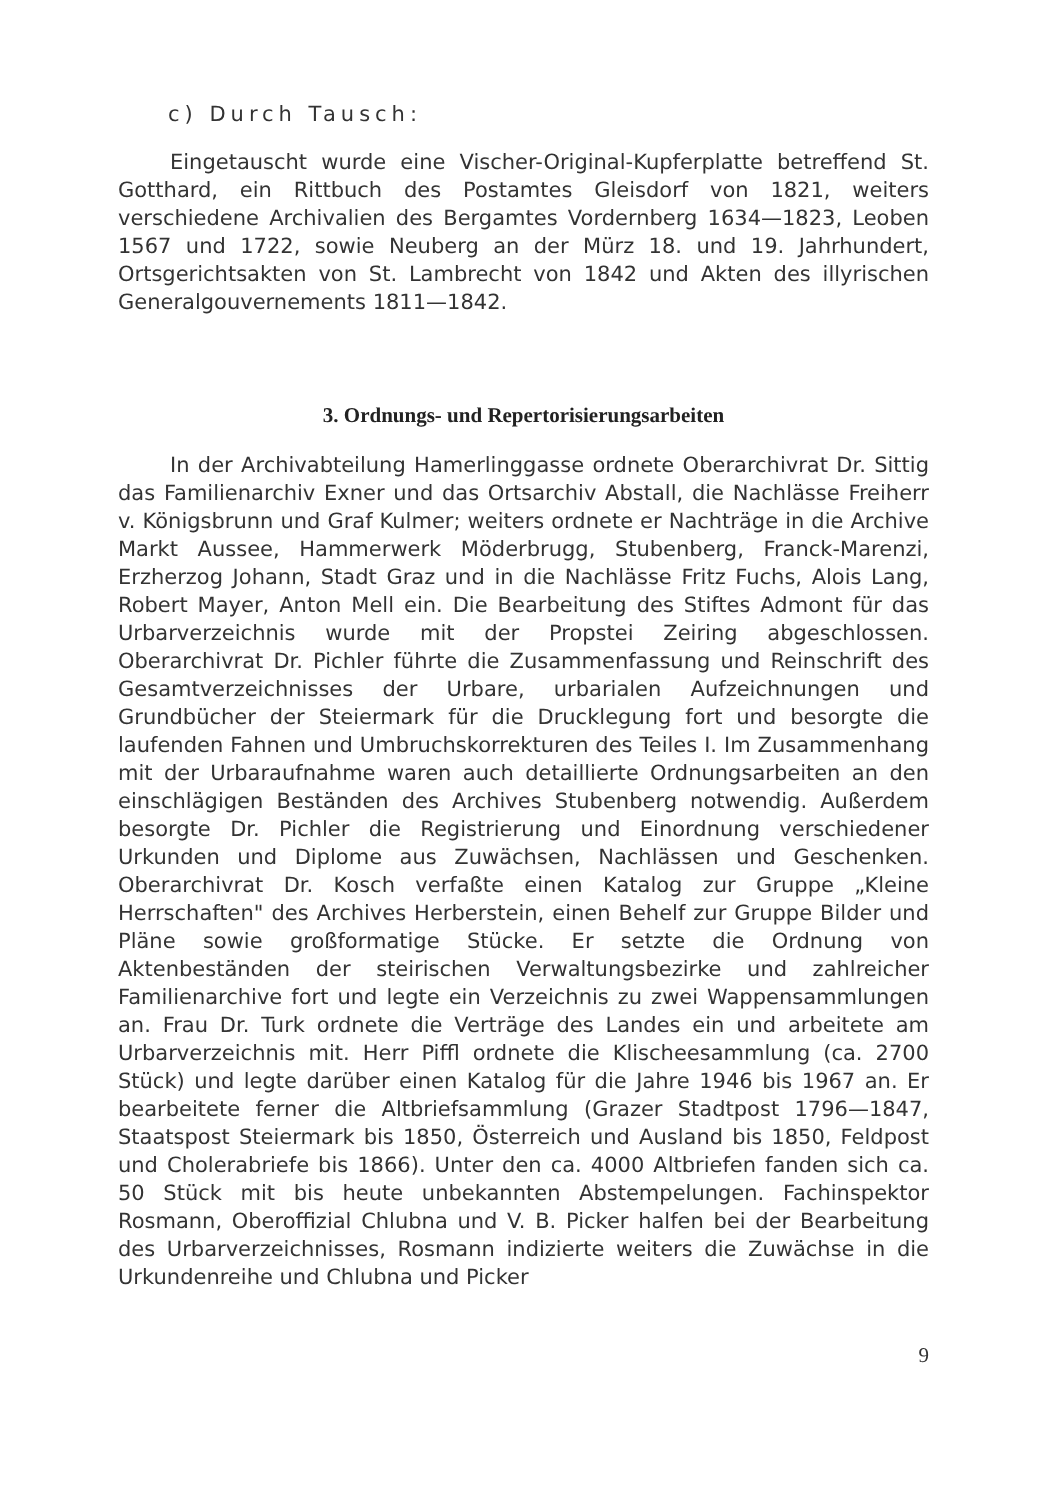c) Durch Tausch:
Eingetauscht wurde eine Vischer-Original-Kupferplatte betreffend St. Gotthard, ein Rittbuch des Postamtes Gleisdorf von 1821, weiters verschiedene Archivalien des Bergamtes Vordernberg 1634—1823, Leoben 1567 und 1722, sowie Neuberg an der Mürz 18. und 19. Jahrhundert, Ortsgerichtsakten von St. Lambrecht von 1842 und Akten des illyrischen Generalgouvernements 1811—1842.
3. Ordnungs- und Repertorisierungsarbeiten
In der Archivabteilung Hamerlinggasse ordnete Oberarchivrat Dr. Sittig das Familienarchiv Exner und das Ortsarchiv Abstall, die Nachlässe Freiherr v. Königsbrunn und Graf Kulmer; weiters ordnete er Nachträge in die Archive Markt Aussee, Hammerwerk Möderbrugg, Stubenberg, Franck-Marenzi, Erzherzog Johann, Stadt Graz und in die Nachlässe Fritz Fuchs, Alois Lang, Robert Mayer, Anton Mell ein. Die Bearbeitung des Stiftes Admont für das Urbarverzeichnis wurde mit der Propstei Zeiring abgeschlossen. Oberarchivrat Dr. Pichler führte die Zusammenfassung und Reinschrift des Gesamtverzeichnisses der Urbare, urbarialen Aufzeichnungen und Grundbücher der Steiermark für die Drucklegung fort und besorgte die laufenden Fahnen und Umbruchskorrekturen des Teiles I. Im Zusammenhang mit der Urbaraufnahme waren auch detaillierte Ordnungsarbeiten an den einschlägigen Beständen des Archives Stubenberg notwendig. Außerdem besorgte Dr. Pichler die Registrierung und Einordnung verschiedener Urkunden und Diplome aus Zuwächsen, Nachlässen und Geschenken. Oberarchivrat Dr. Kosch verfaßte einen Katalog zur Gruppe „Kleine Herrschaften" des Archives Herberstein, einen Behelf zur Gruppe Bilder und Pläne sowie großformatige Stücke. Er setzte die Ordnung von Aktenbeständen der steirischen Verwaltungsbezirke und zahlreicher Familienarchive fort und legte ein Verzeichnis zu zwei Wappensammlungen an. Frau Dr. Turk ordnete die Verträge des Landes ein und arbeitete am Urbarverzeichnis mit. Herr Piffl ordnete die Klischeesammlung (ca. 2700 Stück) und legte darüber einen Katalog für die Jahre 1946 bis 1967 an. Er bearbeitete ferner die Altbriefsammlung (Grazer Stadtpost 1796—1847, Staatspost Steiermark bis 1850, Österreich und Ausland bis 1850, Feldpost und Cholerabriefe bis 1866). Unter den ca. 4000 Altbriefen fanden sich ca. 50 Stück mit bis heute unbekannten Abstempelungen. Fachinspektor Rosmann, Oberoffizial Chlubna und V. B. Picker halfen bei der Bearbeitung des Urbarverzeichnisses, Rosmann indizierte weiters die Zuwächse in die Urkundenreihe und Chlubna und Picker
9